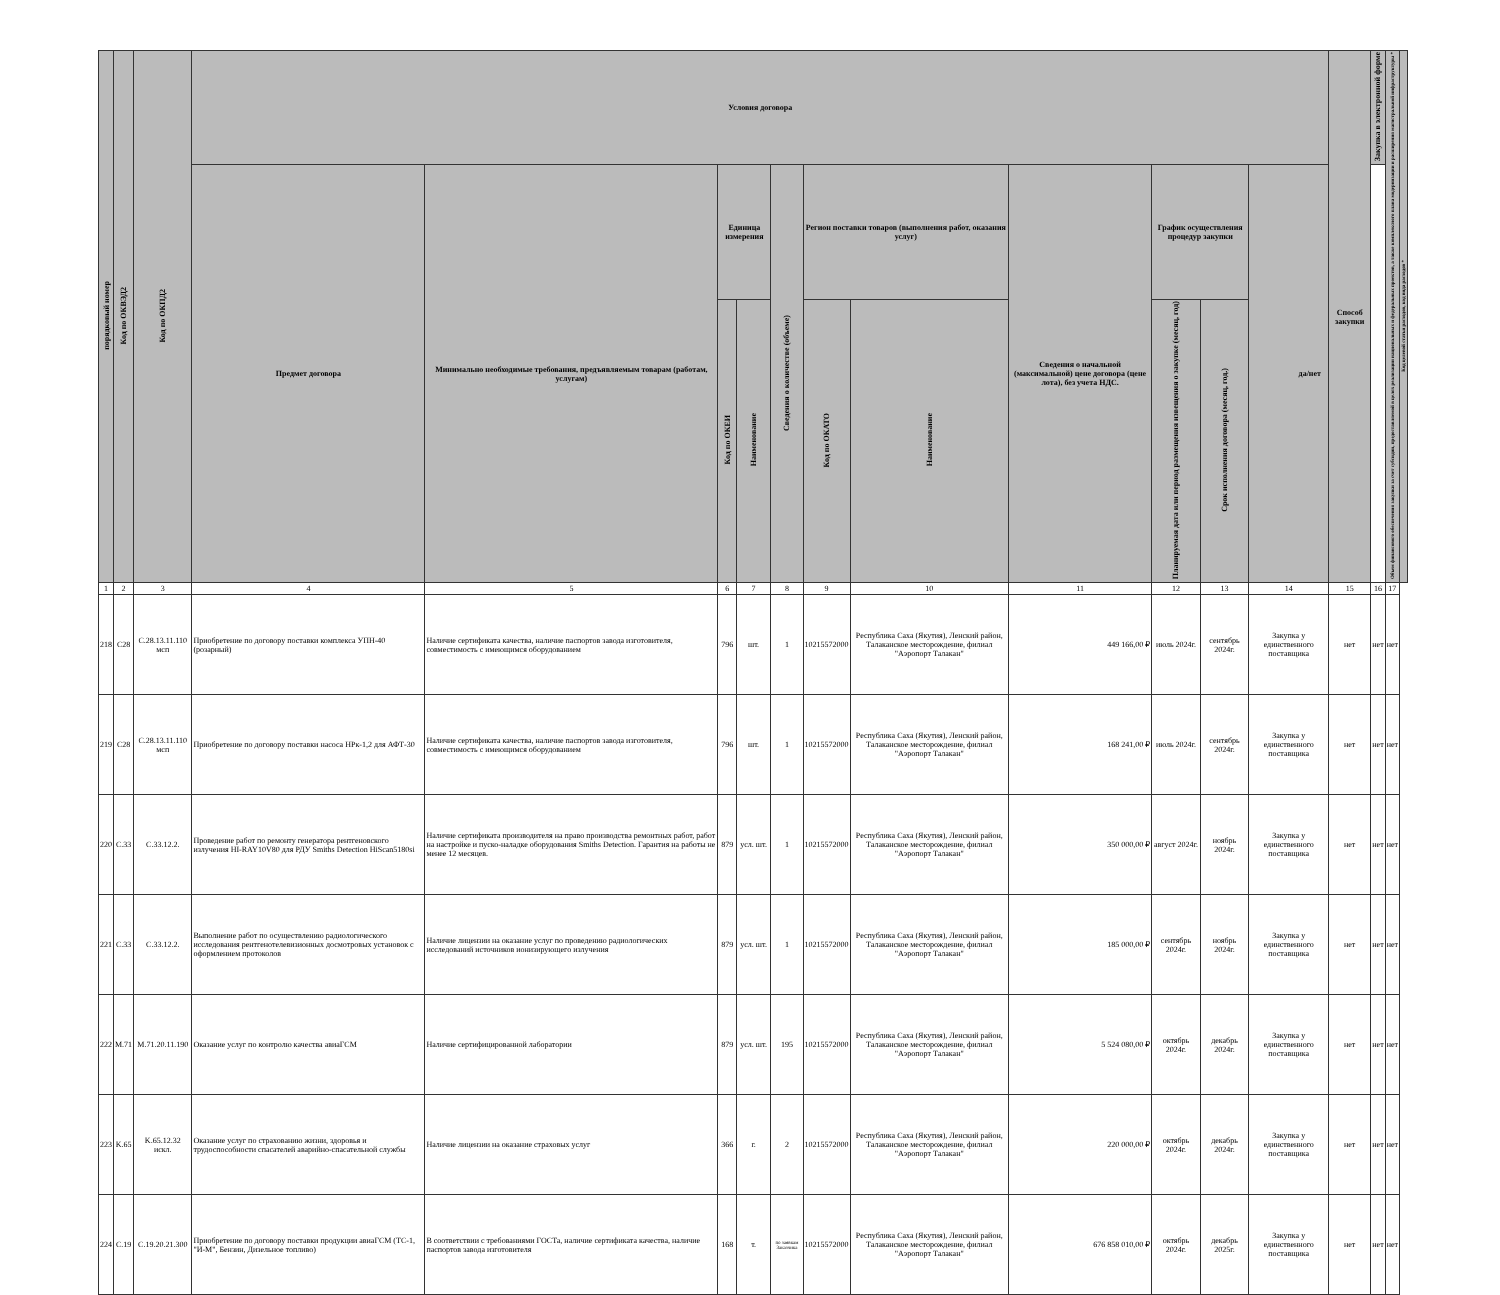| порядковый номер | Код по ОКВЭД2 | Код по ОКПД2 | Условия договора | | | | | | | | | | | Способ закупки | Закупка в электронной форме | | Объем финансового обеспечения закупки за счет субсидии, предоставляемой в целях реализации национальных и федеральных проектов, а также комплексного плана модернизации и расширения магистральной инфраструктуры * | Код целевой статьи расходов, код вида расходов * |
| --- | --- | --- | --- | --- | --- | --- | --- | --- | --- | --- | --- | --- | --- | --- | --- | --- | --- | --- |
| | | | Предмет договора | Минимально необходимые требования, предъявляемым товарам (работам, услугам) | Единица измерения | | Сведения о количестве (объеме) | Регион поставки товаров (выполнения работ, оказания услуг) | | Сведения о начальной (максимальной) цене договора (цене лота), без учета НДС. | График осуществления процедур закупки | | да/нет | | | | | |
| | | | | | Код по ОКЕИ | Наименование | | Код по ОКАТО | Наименование | | Планируемая дата или период размещения извещения о закупке (месяц, год) | Срок исполнения договора (месяц, год.) | | | | | | |
| 1 | 2 | 3 | 4 | 5 | 6 | 7 | 8 | 9 | 10 | 11 | 12 | 13 | 14 | 15 | | 16 | 17 | |
| 218 | C28 | C.28.13.11.110 мсп | Приобретение по договору поставки комплекса УПН-40 (розарный) | Наличие сертификата качества, наличие паспортов завода изготовителя, совместимость с имеющимся оборудованием | 796 | шт. | 1 | 10215572000 | Республика Саха (Якутия), Ленский район, Талаканское месторождение, филиал "Аэропорт Талакан" | 449 166,00 ₽ | июль 2024г. | сентябрь 2024г. | Закупка у единственного поставщика | нет | | нет | нет | |
| 219 | C28 | C.28.13.11.110 мсп | Приобретение по договору поставки насоса НРк-1,2 для АФТ-30 | Наличие сертификата качества, наличие паспортов завода изготовителя, совместимость с имеющимся оборудованием | 796 | шт. | 1 | 10215572000 | Республика Саха (Якутия), Ленский район, Талаканское месторождение, филиал "Аэропорт Талакан" | 168 241,00 ₽ | июль 2024г. | сентябрь 2024г. | Закупка у единственного поставщика | нет | | нет | нет | |
| 220 | C.33 | C.33.12.2. | Проведение работ по ремонту генератора рентгеновского излучения HI-RAY10V80 для РДУ Smiths Detection HiScan5180si | Наличие сертификата производителя на право производства ремонтных работ, работ на настройке и пуско-наладке оборудования Smiths Detection. Гарантия на работы не менее 12 месяцев. | 879 | усл. шт. | 1 | 10215572000 | Республика Саха (Якутия), Ленский район, Талаканское месторождение, филиал "Аэропорт Талакан" | 350 000,00 ₽ | август 2024г. | ноябрь 2024г. | Закупка у единственного поставщика | нет | | нет | нет | |
| 221 | C.33 | C.33.12.2. | Выполнение работ по осуществлению радиологического исследования рентгенотелевизионных досмотровых установок с оформлением протоколов | Наличие лицензии на оказание услуг по проведению радиологических исследований источников ионизирующего излучения | 879 | усл. шт. | 1 | 10215572000 | Республика Саха (Якутия), Ленский район, Талаканское месторождение, филиал "Аэропорт Талакан" | 185 000,00 ₽ | сентябрь 2024г. | ноябрь 2024г. | Закупка у единственного поставщика | нет | | нет | нет | |
| 222 | M.71 | M.71.20.11.190 | Оказание услуг по контролю качества авиаГСМ | Наличие сертифицированной лаборатории | 879 | усл. шт. | 195 | 10215572000 | Республика Саха (Якутия), Ленский район, Талаканское месторождение, филиал "Аэропорт Талакан" | 5 524 080,00 ₽ | октябрь 2024г. | декабрь 2024г. | Закупка у единственного поставщика | нет | | нет | нет | |
| 223 | K.65 | K.65.12.32 искл. | Оказание услуг по страхованию жизни, здоровья и трудоспособности спасателей аварийно-спасательной службы | Наличие лицензии на оказание страховых услуг | 366 | г. | 2 | 10215572000 | Республика Саха (Якутия), Ленский район, Талаканское месторождение, филиал "Аэропорт Талакан" | 220 000,00 ₽ | октябрь 2024г. | декабрь 2024г. | Закупка у единственного поставщика | нет | | нет | нет | |
| 224 | C.19 | C.19.20.21.300 | Приобретение по договору поставки продукции авиаГСМ (ТС-1, "И-М", Бензин, Дизельное топливо) | В соответствии с требованиями ГОСТа, наличие сертификата качества, наличие паспортов завода изготовителя | 168 | т. | по заявкам Заказчика | 10215572000 | Республика Саха (Якутия), Ленский район, Талаканское месторождение, филиал "Аэропорт Талакан" | 676 858 010,00 ₽ | октябрь 2024г. | декабрь 2025г. | Закупка у единственного поставщика | нет | | нет | нет | |